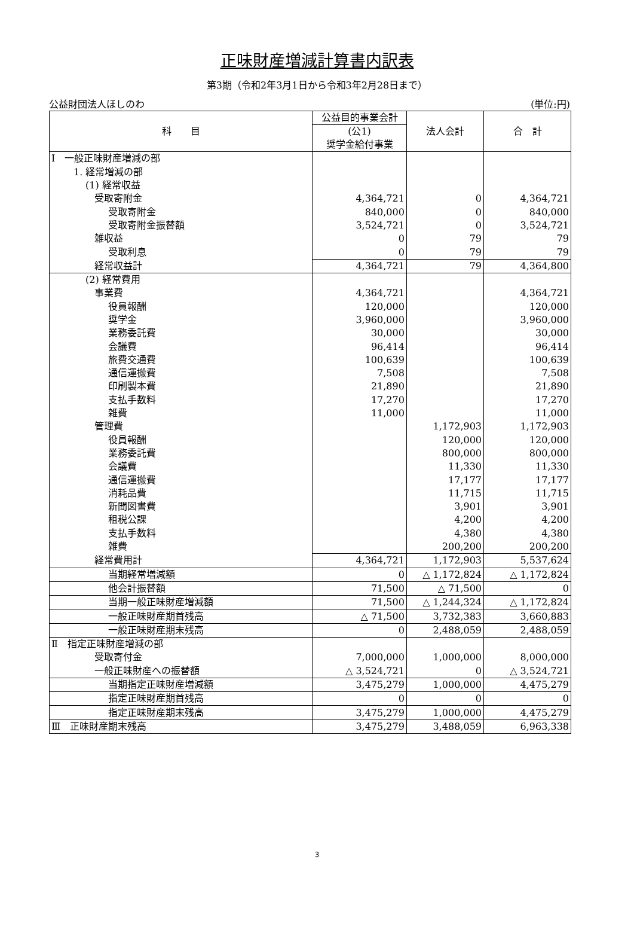正味財産増減計算書内訳表
第3期（令和2年3月1日から令和3年2月28日まで）
公益財団法人ほしのわ (単位:円)
| 科 目 | 公益目的事業会計 | 法人会計 | 合 計 |
| --- | --- | --- | --- |
| | (公1) 奨学金給付事業 | | |
| Ⅰ 一般正味財産増減の部 | | | |
| 1. 経常増減の部 | | | |
| (1) 経常収益 | | | |
| 受取寄附金 | 4,364,721 | 0 | 4,364,721 |
| 受取寄附金 | 840,000 | 0 | 840,000 |
| 受取寄附金振替額 | 3,524,721 | 0 | 3,524,721 |
| 雑収益 | 0 | 79 | 79 |
| 受取利息 | 0 | 79 | 79 |
| 経常収益計 | 4,364,721 | 79 | 4,364,800 |
| (2) 経常費用 | | | |
| 事業費 | 4,364,721 | | 4,364,721 |
| 役員報酬 | 120,000 | | 120,000 |
| 奨学金 | 3,960,000 | | 3,960,000 |
| 業務委託費 | 30,000 | | 30,000 |
| 会議費 | 96,414 | | 96,414 |
| 旅費交通費 | 100,639 | | 100,639 |
| 通信運搬費 | 7,508 | | 7,508 |
| 印刷製本費 | 21,890 | | 21,890 |
| 支払手数料 | 17,270 | | 17,270 |
| 雑費 | 11,000 | | 11,000 |
| 管理費 | | 1,172,903 | 1,172,903 |
| 役員報酬 | | 120,000 | 120,000 |
| 業務委託費 | | 800,000 | 800,000 |
| 会議費 | | 11,330 | 11,330 |
| 通信運搬費 | | 17,177 | 17,177 |
| 消耗品費 | | 11,715 | 11,715 |
| 新聞図書費 | | 3,901 | 3,901 |
| 租税公課 | | 4,200 | 4,200 |
| 支払手数料 | | 4,380 | 4,380 |
| 雑費 | | 200,200 | 200,200 |
| 経常費用計 | 4,364,721 | 1,172,903 | 5,537,624 |
| 当期経常増減額 | 0 | △ 1,172,824 | △ 1,172,824 |
| 他会計振替額 | 71,500 | △ 71,500 | 0 |
| 当期一般正味財産増減額 | 71,500 | △ 1,244,324 | △ 1,172,824 |
| 一般正味財産期首残高 | △ 71,500 | 3,732,383 | 3,660,883 |
| 一般正味財産期末残高 | 0 | 2,488,059 | 2,488,059 |
| Ⅱ 指定正味財産増減の部 | | | |
| 受取寄付金 | 7,000,000 | 1,000,000 | 8,000,000 |
| 一般正味財産への振替額 | △ 3,524,721 | 0 | △ 3,524,721 |
| 当期指定正味財産増減額 | 3,475,279 | 1,000,000 | 4,475,279 |
| 指定正味財産期首残高 | 0 | 0 | 0 |
| 指定正味財産期末残高 | 3,475,279 | 1,000,000 | 4,475,279 |
| Ⅲ 正味財産期末残高 | 3,475,279 | 3,488,059 | 6,963,338 |
3